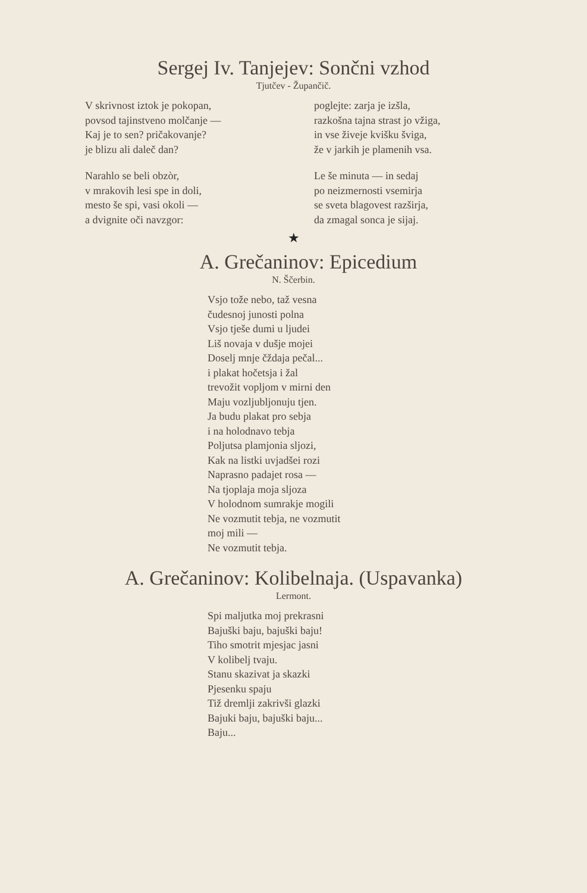Sergej Iv. Tanjejev: Sončni vzhod
Tjutčev - Župančič.
V skrivnost iztok je pokopan,
povsod tajinstveno molčanje —
Kaj je to sen? pričakovanje?
je blizu ali daleč dan?
Narahlo se beli obzòr,
v mrakovih lesi spe in doli,
mesto še spi, vasi okoli —
a dvignite oči navzgor:
poglejte: zarja je izšla,
razkošna tajna strast jo vžiga,
in vse živeje kvišku šviga,
že v jarkih je plamenih vsa.
Le še minuta — in sedaj
po neizmernosti vsemirja
se sveta blagovest razširja,
da zmagal sonca je sijaj.
★
A. Grečaninov: Epicedium
N. Ščerbin.
Vsjo tože nebo, taž vesna
čudesnoj junosti polna
Vsjo tješe dumi u ljudei
Liš novaja v dušje mojei
Doselj mnje čždaja pečal...
i plakat hočetsja i žal
trevožit vopljom v mirni den
Maju vozljubljonuju tjen.
Ja budu plakat pro sebja
i na holodnavo tebja
Poljutsa plamjonia sljozi,
Kak na listki uvjadšei rozi
Naprasno padajet rosa —
Na tjoplaja moja sljoza
V holodnom sumrakje mogili
Ne vozmutit tebja, ne vozmutit
moj mili —
Ne vozmutit tebja.
A. Grečaninov: Kolibelnaja. (Uspavanka)
Lermont.
Spi maljutka moj prekrasni
Bajuški baju, bajuški baju!
Tiho smotrit mjesjac jasni
V kolibelj tvaju.
Stanu skazivat ja skazki
Pjesenku spaju
Tiž dremlji zakrivši glazki
Bajuki baju, bajuški baju...
Baju...